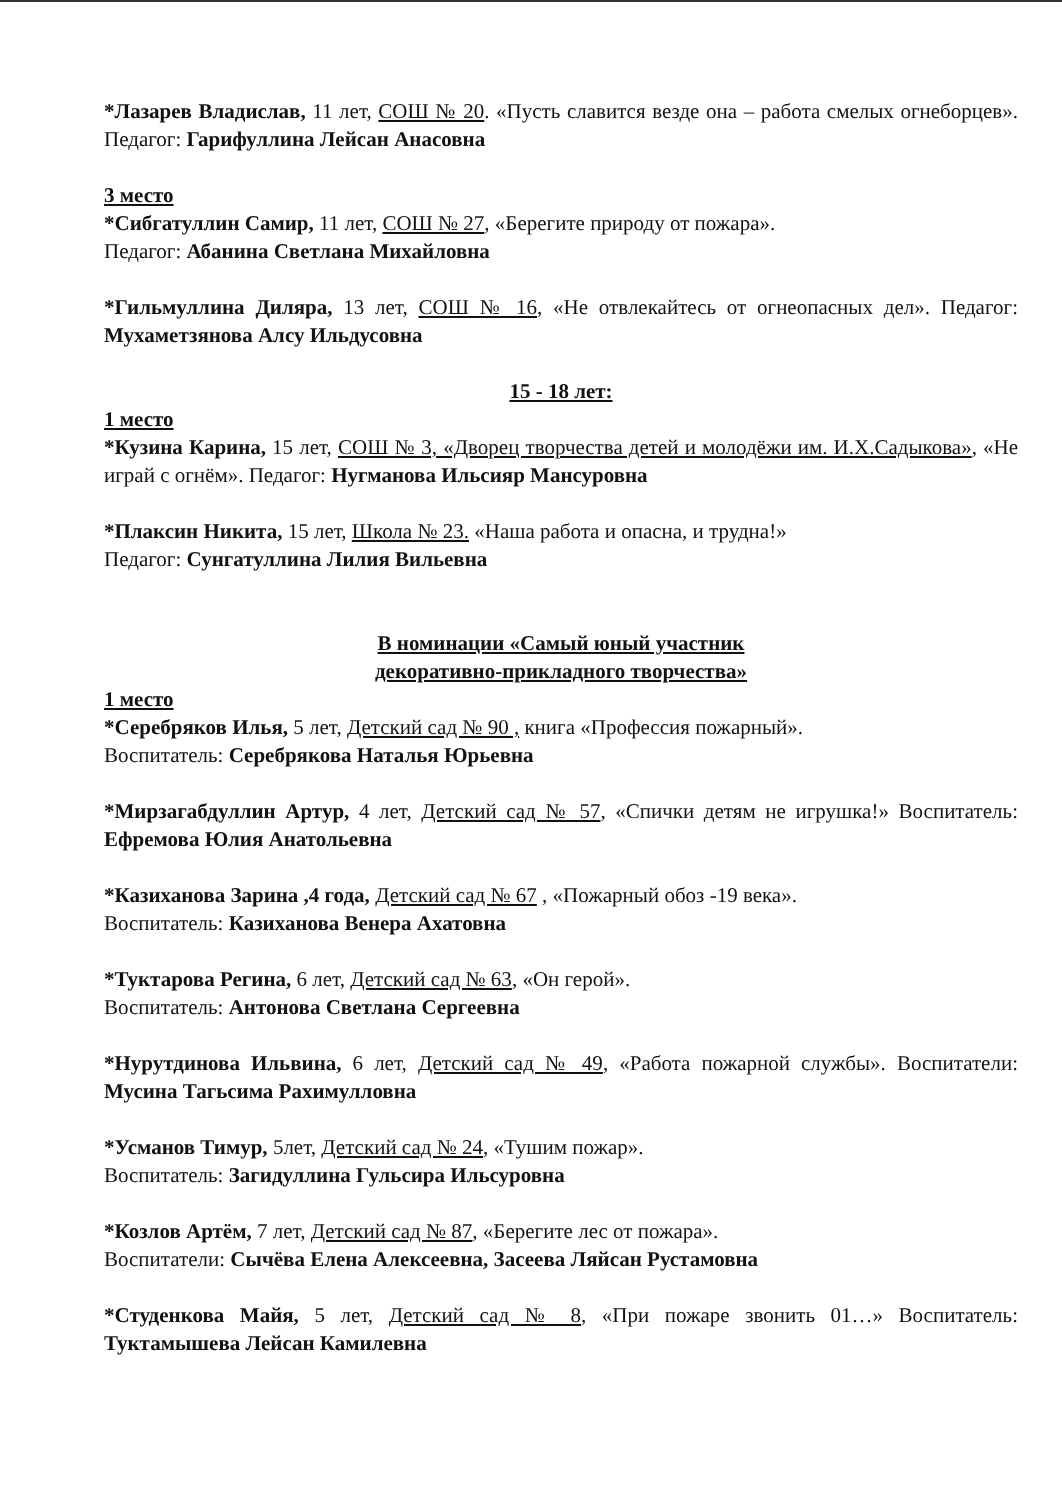*Лазарев Владислав, 11 лет, СОШ № 20. «Пусть славится везде она – работа смелых огнеборцев». Педагог: Гарифуллина Лейсан Анасовна
3 место
*Сибгатуллин Самир, 11 лет, СОШ № 27, «Берегите природу от пожара».
Педагог: Абанина Светлана Михайловна
*Гильмуллина Диляра, 13 лет, СОШ № 16, «Не отвлекайтесь от огнеопасных дел». Педагог: Мухаметзянова Алсу Ильдусовна
15 - 18 лет:
1 место
*Кузина Карина, 15 лет, СОШ № 3, «Дворец творчества детей и молодёжи им. И.Х.Садыкова», «Не играй с огнём». Педагог: Нугманова Ильсияр Мансуровна
*Плаксин Никита, 15 лет, Школа № 23. «Наша работа и опасна, и трудна!»
Педагог: Сунгатуллина Лилия Вильевна
В номинации «Самый юный участник
декоративно-прикладного творчества»
1 место
*Серебряков Илья, 5 лет, Детский сад № 90 , книга «Профессия пожарный».
Воспитатель: Серебрякова Наталья Юрьевна
*Мирзагабдуллин Артур, 4 лет, Детский сад № 57, «Спички детям не игрушка!» Воспитатель: Ефремова Юлия Анатольевна
*Казиханова Зарина ,4 года, Детский сад № 67 , «Пожарный обоз -19 века».
Воспитатель: Казиханова Венера Ахатовна
*Туктарова Регина, 6 лет, Детский сад № 63, «Он герой».
Воспитатель: Антонова Светлана Сергеевна
*Нурутдинова Ильвина, 6 лет, Детский сад № 49, «Работа пожарной службы». Воспитатели: Мусина Тагьсима Рахимулловна
*Усманов Тимур, 5лет, Детский сад № 24, «Тушим пожар».
Воспитатель: Загидуллина Гульсира Ильсуровна
*Козлов Артём, 7 лет, Детский сад № 87, «Берегите лес от пожара».
Воспитатели: Сычёва Елена Алексеевна, Засеева Ляйсан Рустамовна
*Студенкова Майя, 5 лет, Детский сад № 8, «При пожаре звонить 01…» Воспитатель: Туктамышева Лейсан Камилевна